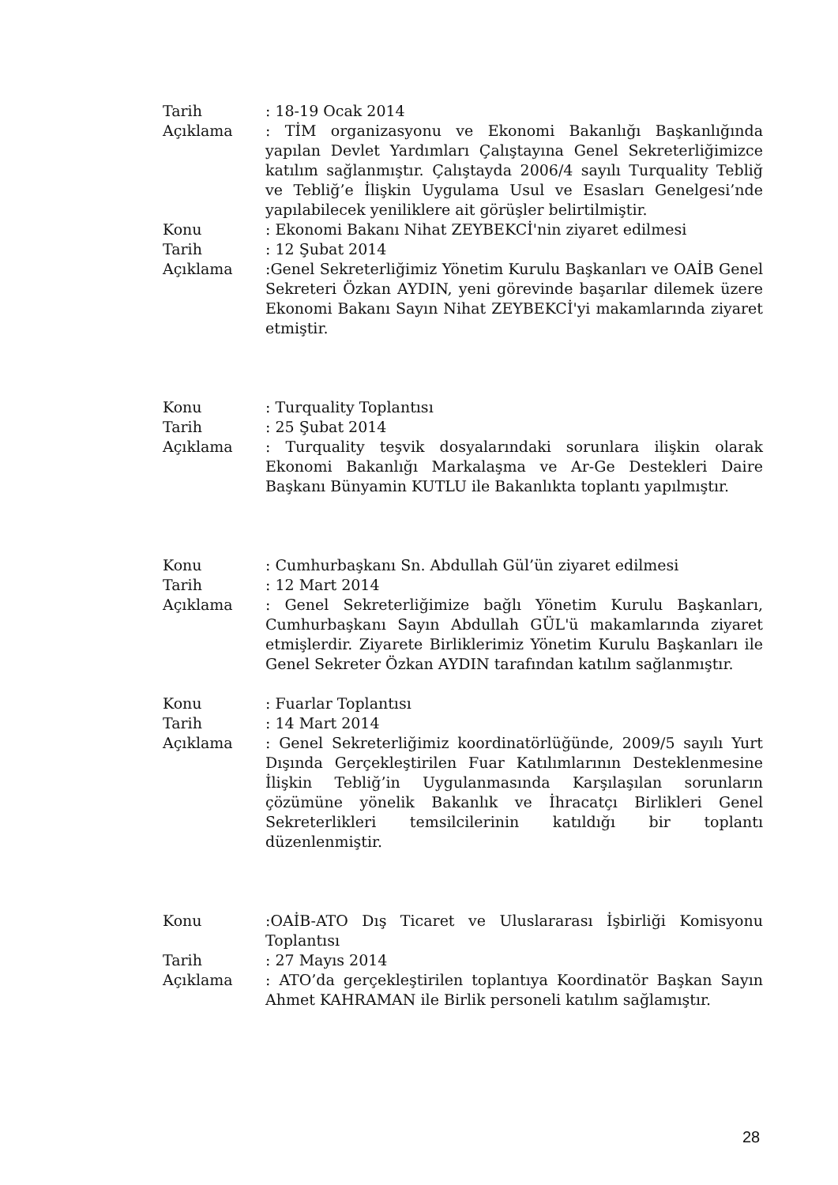Tarih : 18-19 Ocak 2014
Açıklama : TİM organizasyonu ve Ekonomi Bakanlığı Başkanlığında yapılan Devlet Yardımları Çalıştayına Genel Sekreterliğimizce katılım sağlanmıştır. Çalıştayda 2006/4 sayılı Turquality Tebliğ ve Tebliğ’e İlişkin Uygulama Usul ve Esasları Genelgesi’nde yapılabilecek yeniliklere ait görüşler belirtilmiştir.
Konu : Ekonomi Bakanı Nihat ZEYBEKCİ'nin ziyaret edilmesi
Tarih : 12 Şubat 2014
Açıklama :Genel Sekreterliğimiz Yönetim Kurulu Başkanları ve OAİB Genel Sekreteri Özkan AYDIN, yeni görevinde başarılar dilemek üzere Ekonomi Bakanı Sayın Nihat ZEYBEKCİ'yi makamlarında ziyaret etmiştir.
Konu : Turquality Toplantısı
Tarih : 25 Şubat 2014
Açıklama : Turquality teşvik dosyalarındaki sorunlara ilişkin olarak Ekonomi Bakanlığı Markalaşma ve Ar-Ge Destekleri Daire Başkanı Bünyamin KUTLU ile Bakanlıkta toplantı yapılmıştır.
Konu : Cumhurbaşkanı Sn. Abdullah Gül’ün ziyaret edilmesi
Tarih : 12 Mart 2014
Açıklama : Genel Sekreterliğimize bağlı Yönetim Kurulu Başkanları, Cumhurbaşkanı Sayın Abdullah GÜL'ü makamlarında ziyaret etmişlerdir. Ziyarete Birliklerimiz Yönetim Kurulu Başkanları ile Genel Sekreter Özkan AYDIN tarafından katılım sağlanmıştır.
Konu : Fuarlar Toplantısı
Tarih : 14 Mart 2014
Açıklama : Genel Sekreterliğimiz koordinatörlüğünde, 2009/5 sayılı Yurt Dışında Gerçekleştirilen Fuar Katılımlarının Desteklenmesine İlişkin Tebliğ’in Uygulanmasında Karşılaşılan sorunların çözümüne yönelik Bakanlık ve İhracatçı Birlikleri Genel Sekreterlikleri temsilcilerinin katıldığı bir toplantı düzenlenmiştir.
Konu :OAİB-ATO Dış Ticaret ve Uluslararası İşbirliği Komisyonu Toplantısı
Tarih : 27 Mayıs 2014
Açıklama : ATO’da gerçekleştirilen toplantıya Koordinatör Başkan Sayın Ahmet KAHRAMAN ile Birlik personeli katılım sağlamıştır.
28